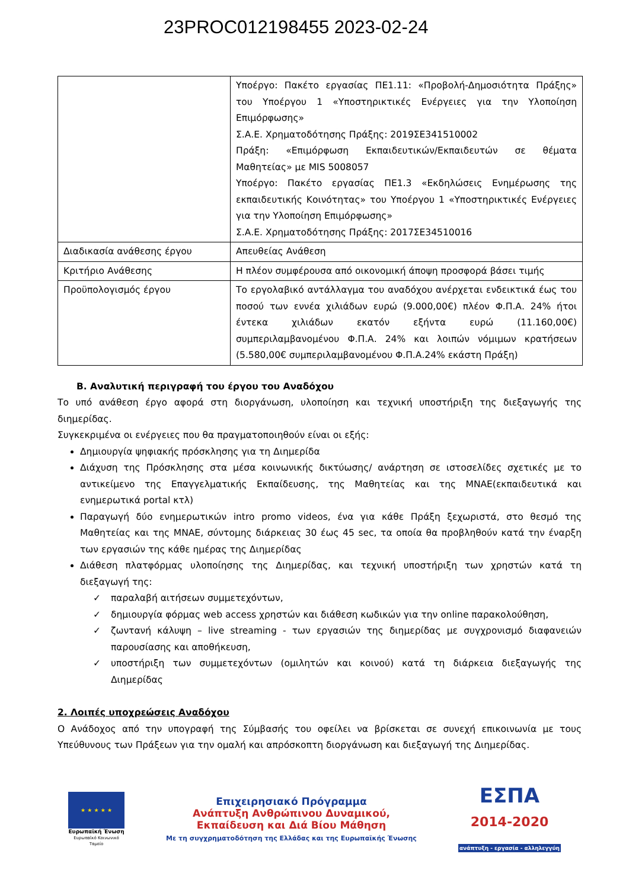23PROC012198455 2023-02-24
| | Υποέργο: Πακέτο εργασίας ΠΕ1.11: «Προβολή-Δημοσιότητα Πράξης» του Υποέργου 1 «Υποστηρικτικές Ενέργειες για την Υλοποίηση Επιμόρφωσης» Σ.Α.Ε. Χρηματοδότησης Πράξης: 2019ΣΕ341510002 Πράξη: «Επιμόρφωση Εκπαιδευτικών/Εκπαιδευτών σε θέματα Μαθητείας» με MIS 5008057 Υποέργο: Πακέτο εργασίας ΠΕ1.3 «Εκδηλώσεις Ενημέρωσης της εκπαιδευτικής Κοινότητας» του Υποέργου 1 «Υποστηρικτικές Ενέργειες για την Υλοποίηση Επιμόρφωσης» Σ.Α.Ε. Χρηματοδότησης Πράξης: 2017ΣΕ34510016 |
| Διαδικασία ανάθεσης έργου | Απευθείας Ανάθεση |
| Κριτήριο Ανάθεσης | Η πλέον συμφέρουσα από οικονομική άποψη προσφορά βάσει τιμής |
| Προϋπολογισμός έργου | Το εργολαβικό αντάλλαγμα του αναδόχου ανέρχεται ενδεικτικά έως του ποσού των εννέα χιλιάδων ευρώ (9.000,00€) πλέον Φ.Π.Α. 24% ήτοι έντεκα χιλιάδων εκατόν εξήντα ευρώ (11.160,00€) συμπεριλαμβανομένου Φ.Π.Α. 24% και λοιπών νόμιμων κρατήσεων (5.580,00€ συμπεριλαμβανομένου Φ.Π.Α.24% εκάστη Πράξη) |
Β. Αναλυτική περιγραφή του έργου του Αναδόχου
Το υπό ανάθεση έργο αφορά στη διοργάνωση, υλοποίηση και τεχνική υποστήριξη της διεξαγωγής της διημερίδας.
Συγκεκριμένα οι ενέργειες που θα πραγματοποιηθούν είναι οι εξής:
Δημιουργία ψηφιακής πρόσκλησης για τη Διημερίδα
Διάχυση της Πρόσκλησης στα μέσα κοινωνικής δικτύωσης/ ανάρτηση σε ιστοσελίδες σχετικές με το αντικείμενο της Επαγγελματικής Εκπαίδευσης, της Μαθητείας και της ΜΝΑΕ(εκπαιδευτικά και ενημερωτικά portal κτλ)
Παραγωγή δύο ενημερωτικών intro promo videos, ένα για κάθε Πράξη ξεχωριστά, στο θεσμό της Μαθητείας και της ΜΝΑΕ, σύντομης διάρκειας 30 έως 45 sec, τα οποία θα προβληθούν κατά την έναρξη των εργασιών της κάθε ημέρας της Διημερίδας
Διάθεση πλατφόρμας υλοποίησης της Διημερίδας, και τεχνική υποστήριξη των χρηστών κατά τη διεξαγωγή της:
✓ παραλαβή αιτήσεων συμμετεχόντων,
✓ δημιουργία φόρμας web access χρηστών και διάθεση κωδικών για την online παρακολούθηση,
✓ ζωντανή κάλυψη – live streaming - των εργασιών της διημερίδας με συγχρονισμό διαφανειών παρουσίασης και αποθήκευση,
✓ υποστήριξη των συμμετεχόντων (ομιλητών και κοινού) κατά τη διάρκεια διεξαγωγής της Διημερίδας
2. Λοιπές υποχρεώσεις Αναδόχου
Ο Ανάδοχος από την υπογραφή της Σύμβασής του οφείλει να βρίσκεται σε συνεχή επικοινωνία με τους Υπεύθυνους των Πράξεων για την ομαλή και απρόσκοπτη διοργάνωση και διεξαγωγή της Διημερίδας.
★ ★ ★ ★ ★
Ευρωπαϊκή Ένωση
Ευρωπαϊκό Κοινωνικό Ταμείο
Επιχειρησιακό Πρόγραμμα
Ανάπτυξη Ανθρώπινου Δυναμικού,
Εκπαίδευση και Διά Βίου Μάθηση
Με τη συγχρηματοδότηση της Ελλάδας και της Ευρωπαϊκής Ένωσης
ΕΣΠΑ
2014-2020
ανάπτυξη - εργασία - αλληλεγγύη